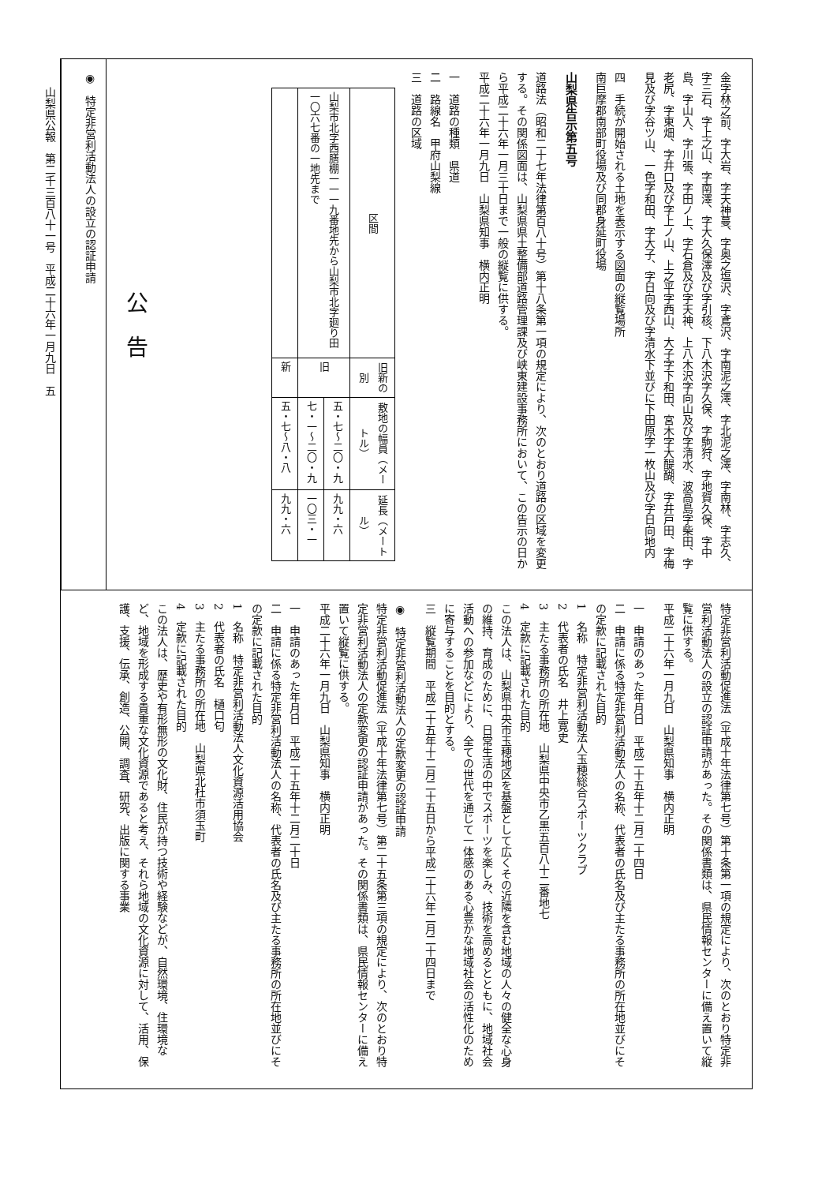山梨県公報　第二千三百八十一号　平成二十六年一月九日　五
金字林之前、字大岩、字天神蔓、字奥之塩沢、字鳶沢、字南泥之澤、字北泥之澤、字南林、字志久、字三石、字上之山、字南澤、字大久保澤及び字引核、下八木沢字久保、字駒狩、字地賀久保、字中島、字山入、字川張、字田ノ上、字石倉及び字天神、上八木沢字向山及び字清水、波高島字柴田、字老尻、字東畑、字井口及び字上ノ山、上之平字西山、大子字下和田、宮木字大醍醐、字井戸田、字梅見及び字谷ツ山、一色字和田、字大子、字日向及び字清水下並びに下田原字一枚山及び字日向地内
四　手続が開始される土地を表示する図面の縦覧場所
南巨摩郡南部町役場及び同郡身延町役場
山梨県告示第五号
道路法（昭和二十七年法律第百八十号）第十八条第一項の規定により、次のとおり道路の区域を変更する。その関係図面は、山梨県県土整備部道路管理課及び峡東建設事務所において、この告示の日から平成二十六年一月三十日まで一般の縦覧に供する。
平成二十六年一月九日　山梨県知事　横内正明
一　道路の種類　県道
二　路線名　甲府山梨線
三　道路の区域
| 区間 | 旧新の別 | 敷地の幅員（メートル） | 延長（メートル） |
| --- | --- | --- | --- |
| 山梨市北字西膳棚一一一九番地先から山梨市北字廻り田一〇六七番の一地先まで | 旧 | 五・七〜二〇・九 | 九九・六 |
| | | 七・一〜二〇・九 | 一〇三・一 |
| | 新 | 五・七〜八・八 | 九九・六 |
公　告
◉　特定非営利活動法人の設立の認証申請
特定非営利活動促進法（平成十年法律第七号）第十条第一項の規定により、次のとおり特定非営利活動法人の設立の認証申請があった。その関係書類は、県民情報センターに備え置いて縦覧に供する。
平成二十六年一月九日　山梨県知事　横内正明
一　申請のあった年月日　平成二十五年十二月二十四日
二　申請に係る特定非営利活動法人の名称、代表者の氏名及び主たる事務所の所在地並びにその定款に記載された目的
1　名称　特定非営利活動法人玉穂総合スポーツクラブ
2　代表者の氏名　井上寛史
3　主たる事務所の所在地　山梨県中央市乙黒五百八十二番地七
4　定款に記載された目的
この法人は、山梨県中央市玉穂地区を基盤として広くその近隣を含む地域の人々の健全な心身の維持、育成のために、日常生活の中でスポーツを楽しみ、技術を高めるとともに、地域社会活動への参加などにより、全ての世代を通じて一体感のある心豊かな地域社会の活性化のために寄与することを目的とする。
三　縦覧期間　平成二十五年十二月二十五日から平成二十六年二月二十四日まで
◉　特定非営利活動法人の定款変更の認証申請
特定非営利活動促進法（平成十年法律第七号）第二十五条第三項の規定により、次のとおり特定非営利活動法人の定款変更の認証申請があった。その関係書類は、県民情報センターに備え置いて縦覧に供する。
平成二十六年一月九日　山梨県知事　横内正明
一　申請のあった年月日　平成二十五年十二月二十日
二　申請に係る特定非営利活動法人の名称、代表者の氏名及び主たる事務所の所在地並びにその定款に記載された目的
1　名称　特定非営利活動法人文化資源活用協会
2　代表者の氏名　樋口匂
3　主たる事務所の所在地　山梨県北杜市須玉町
4　定款に記載された目的
この法人は、歴史や有形無形の文化財、住民が持つ技術や経験などが、自然環境、住環境など、地域を形成する貴重な文化資源であると考え、それら地域の文化資源に対して、活用、保護、支援、伝承、創造、公開、調査、研究、出版に関する事業